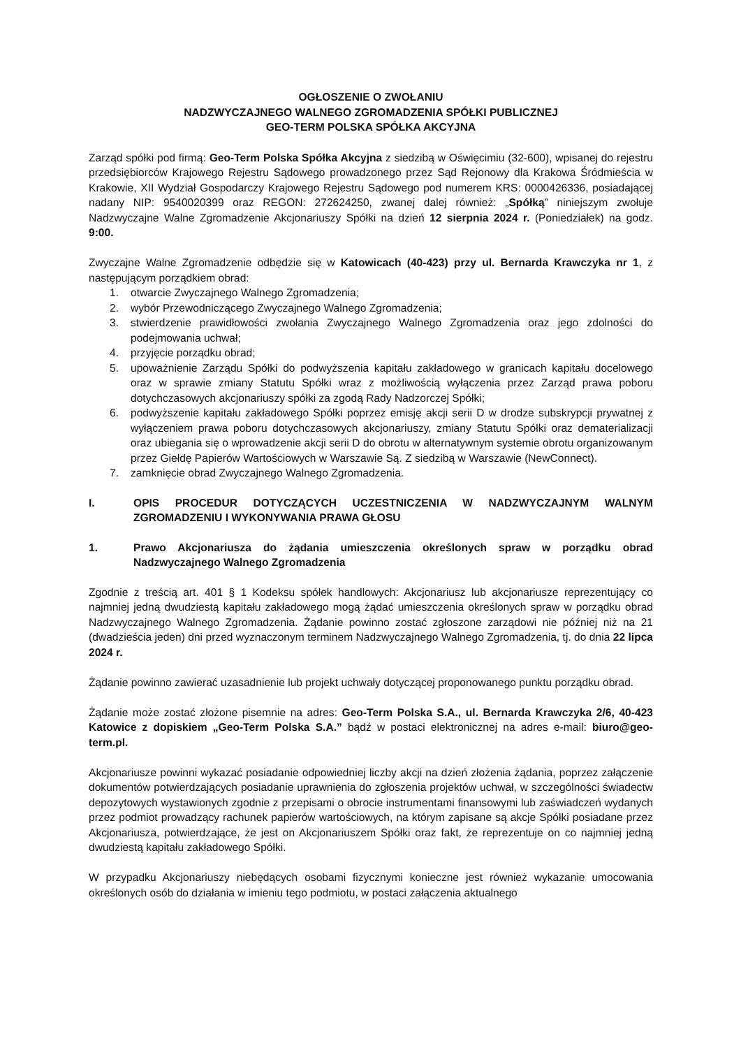OGŁOSZENIE O ZWOŁANIU
NADZWYCZAJNEGO WALNEGO ZGROMADZENIA SPÓŁKI PUBLICZNEJ
GEO-TERM POLSKA SPÓŁKA AKCYJNA
Zarząd spółki pod firmą: Geo-Term Polska Spółka Akcyjna z siedzibą w Oświęcimiu (32-600), wpisanej do rejestru przedsiębiorców Krajowego Rejestru Sądowego prowadzonego przez Sąd Rejonowy dla Krakowa Śródmieścia w Krakowie, XII Wydział Gospodarczy Krajowego Rejestru Sądowego pod numerem KRS: 0000426336, posiadającej nadany NIP: 9540020399 oraz REGON: 272624250, zwanej dalej również: „Spółką” niniejszym zwołuje Nadzwyczajne Walne Zgromadzenie Akcjonariuszy Spółki na dzień 12 sierpnia 2024 r. (Poniedziałek) na godz. 9:00.
Zwyczajne Walne Zgromadzenie odbędzie się w Katowicach (40-423) przy ul. Bernarda Krawczyka nr 1, z następującym porządkiem obrad:
1. otwarcie Zwyczajnego Walnego Zgromadzenia;
2. wybór Przewodniczącego Zwyczajnego Walnego Zgromadzenia;
3. stwierdzenie prawidłowości zwołania Zwyczajnego Walnego Zgromadzenia oraz jego zdolności do podejmowania uchwał;
4. przyjęcie porządku obrad;
5. upoważnienie Zarządu Spółki do podwyższenia kapitału zakładowego w granicach kapitału docelowego oraz w sprawie zmiany Statutu Spółki wraz z możliwością wyłączenia przez Zarząd prawa poboru dotychczasowych akcjonariuszy spółki za zgodą Rady Nadzorczej Spółki;
6. podwyższenie kapitału zakładowego Spółki poprzez emisję akcji serii D w drodze subskrypcji prywatnej z wyłączeniem prawa poboru dotychczasowych akcjonariuszy, zmiany Statutu Spółki oraz dematerializacji oraz ubiegania się o wprowadzenie akcji serii D do obrotu w alternatywnym systemie obrotu organizowanym przez Giełdę Papierów Wartościowych w Warszawie Są. Z siedzibą w Warszawie (NewConnect).
7. zamknięcie obrad Zwyczajnego Walnego Zgromadzenia.
I. OPIS PROCEDUR DOTYCZĄCYCH UCZESTNICZENIA W NADZWYCZAJNYM WALNYM ZGROMADZENIU I WYKONYWANIA PRAWA GŁOSU
1. Prawo Akcjonariusza do żądania umieszczenia określonych spraw w porządku obrad Nadzwyczajnego Walnego Zgromadzenia
Zgodnie z treścią art. 401 § 1 Kodeksu spółek handlowych: Akcjonariusz lub akcjonariusze reprezentujący co najmniej jedną dwudziestą kapitału zakładowego mogą żądać umieszczenia określonych spraw w porządku obrad Nadzwyczajnego Walnego Zgromadzenia. Żądanie powinno zostać zgłoszone zarządowi nie później niż na 21 (dwadzieścia jeden) dni przed wyznaczonym terminem Nadzwyczajnego Walnego Zgromadzenia, tj. do dnia 22 lipca 2024 r.
Żądanie powinno zawierać uzasadnienie lub projekt uchwały dotyczącej proponowanego punktu porządku obrad.
Żądanie może zostać złożone pisemnie na adres: Geo-Term Polska S.A., ul. Bernarda Krawczyka 2/6, 40-423 Katowice z dopiskiem „Geo-Term Polska S.A.” bądź w postaci elektronicznej na adres e-mail: biuro@geo-term.pl.
Akcjonariusze powinni wykazać posiadanie odpowiedniej liczby akcji na dzień złożenia żądania, poprzez załączenie dokumentów potwierdzających posiadanie uprawnienia do zgłoszenia projektów uchwał, w szczególności świadectw depozytowych wystawionych zgodnie z przepisami o obrocie instrumentami finansowymi lub zaświadczeń wydanych przez podmiot prowadzący rachunek papierów wartościowych, na którym zapisane są akcje Spółki posiadane przez Akcjonariusza, potwierdzające, że jest on Akcjonariuszem Spółki oraz fakt, że reprezentuje on co najmniej jedną dwudziestą kapitału zakładowego Spółki.
W przypadku Akcjonariuszy niebędących osobami fizycznymi konieczne jest również wykazanie umocowania określonych osób do działania w imieniu tego podmiotu, w postaci załączenia aktualnego